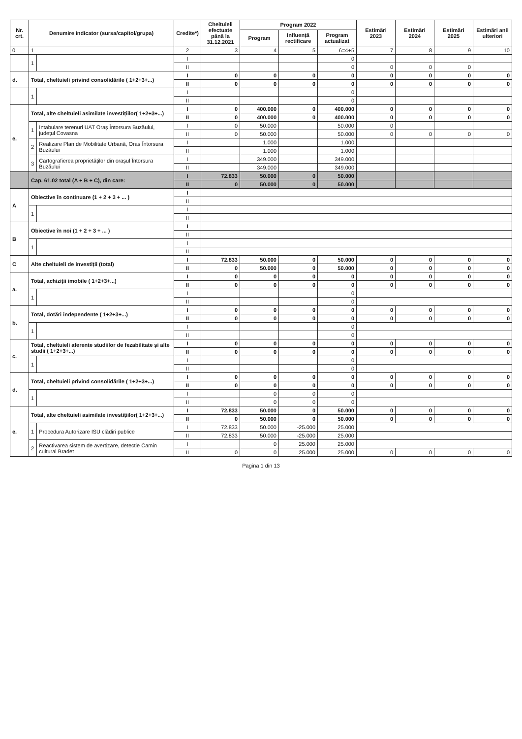| Nr. crt. | Denumire indicator (sursa/capitol/grupa) | | Credite*) | Cheltuieli efectuate până la 31.12.2021 | Program 2022 | | | Estimări 2023 | Estimări 2024 | Estimări 2025 | Estimări anii ulteriori |
| --- | --- | --- | --- | --- | --- | --- | --- | --- | --- | --- | --- |
| | | | | | Program | Influență rectificare | Program actualizat | | | | |
| 0 | 1 | | 2 | 3 | 4 | 5 | 6=4+5 | 7 | 8 | 9 | 10 |
| | 1 | | I | | | | 0 | | | | |
| | | | II | | | | 0 | 0 | 0 | 0 | |
| d. | Total, cheltuieli privind consolidările ( 1+2+3+...) | | I | 0 | 0 | 0 | 0 | 0 | 0 | 0 | 0 |
| | | | II | 0 | 0 | 0 | 0 | 0 | 0 | 0 | 0 |
| | 1 | | I | | | | 0 | | | | |
| | | | II | | | | 0 | | | | |
| e. | Total, alte cheltuieli asimilate investițiilor( 1+2+3+...) | | I | 0 | 400.000 | 0 | 400.000 | 0 | 0 | 0 | 0 |
| | | | II | 0 | 400.000 | 0 | 400.000 | 0 | 0 | 0 | 0 |
| | 1 | Intabulare terenuri UAT Oraș Întorsura Buzăului, județul Covasna | I | 0 | 50.000 | | 50.000 | 0 | | | |
| | | | II | 0 | 50.000 | | 50.000 | 0 | 0 | 0 | 0 |
| | 2 | Realizare Plan de Mobilitate Urbană, Oraș Întorsura Buzăului | I | | 1.000 | | 1.000 | | | | |
| | | | II | | 1.000 | | 1.000 | | | | |
| | 3 | Cartografierea proprietăților din orașul Întorsura Buzăului | I | | 349.000 | | 349.000 | | | | |
| | | | II | | 349.000 | | 349.000 | | | | |
| | Cap. 61.02 total (A + B + C), din care: | | I | 72.833 | 50.000 | 0 | 50.000 | | | | |
| | | | II | 0 | 50.000 | 0 | 50.000 | | | | |
| A | Obiective în continuare (1 + 2 + 3 + ... ) | | I | | | | | | | | |
| | | | II | | | | | | | | |
| | 1 | | I | | | | | | | | |
| | | | II | | | | | | | | |
| B | Obiective în noi (1 + 2 + 3 + ... ) | | I | | | | | | | | |
| | | | II | | | | | | | | |
| | 1 | | I | | | | | | | | |
| | | | II | | | | | | | | |
| C | Alte cheltuieli de investiții (total) | | I | 72.833 | 50.000 | 0 | 50.000 | 0 | 0 | 0 | 0 |
| | | | II | 0 | 50.000 | 0 | 50.000 | 0 | 0 | 0 | 0 |
| a. | Total, achiziții imobile ( 1+2+3+...) | | I | 0 | 0 | 0 | 0 | 0 | 0 | 0 | 0 |
| | | | II | 0 | 0 | 0 | 0 | 0 | 0 | 0 | 0 |
| | 1 | | I | | | | 0 | | | | |
| | | | II | | | | 0 | | | | |
| b. | Total, dotări independente ( 1+2+3+...) | | I | 0 | 0 | 0 | 0 | 0 | 0 | 0 | 0 |
| | | | II | 0 | 0 | 0 | 0 | 0 | 0 | 0 | 0 |
| | 1 | | I | | | | 0 | | | | |
| | | | II | | | | 0 | | | | |
| c. | Total, cheltuieli aferente studiilor de fezabilitate și alte studii ( 1+2+3+...) | | I | 0 | 0 | 0 | 0 | 0 | 0 | 0 | 0 |
| | | | II | 0 | 0 | 0 | 0 | 0 | 0 | 0 | 0 |
| | 1 | | I | | | | 0 | | | | |
| | | | II | | | | 0 | | | | |
| d. | Total, cheltuieli privind consolidările ( 1+2+3+...) | | I | 0 | 0 | 0 | 0 | 0 | 0 | 0 | 0 |
| | | | II | 0 | 0 | 0 | 0 | 0 | 0 | 0 | 0 |
| | 1 | | I | | 0 | 0 | 0 | | | | |
| | | | II | | 0 | 0 | 0 | | | | |
| e. | Total, alte cheltuieli asimilate investițiilor( 1+2+3+...) | | I | 72.833 | 50.000 | 0 | 50.000 | 0 | 0 | 0 | 0 |
| | | | II | 0 | 50.000 | 0 | 50.000 | 0 | 0 | 0 | 0 |
| | 1 | Procedura Autorizare ISU clădiri publice | I | 72.833 | 50.000 | -25.000 | 25.000 | | | | |
| | | | II | 72.833 | 50.000 | -25.000 | 25.000 | | | | |
| | 2 | Reactivarea sistem de avertizare, detectie Camin cultural Bradet | I | | 0 | 25.000 | 25.000 | | | | |
| | | | II | 0 | 0 | 25.000 | 25.000 | 0 | 0 | 0 | 0 |
Pagina 1 din 13